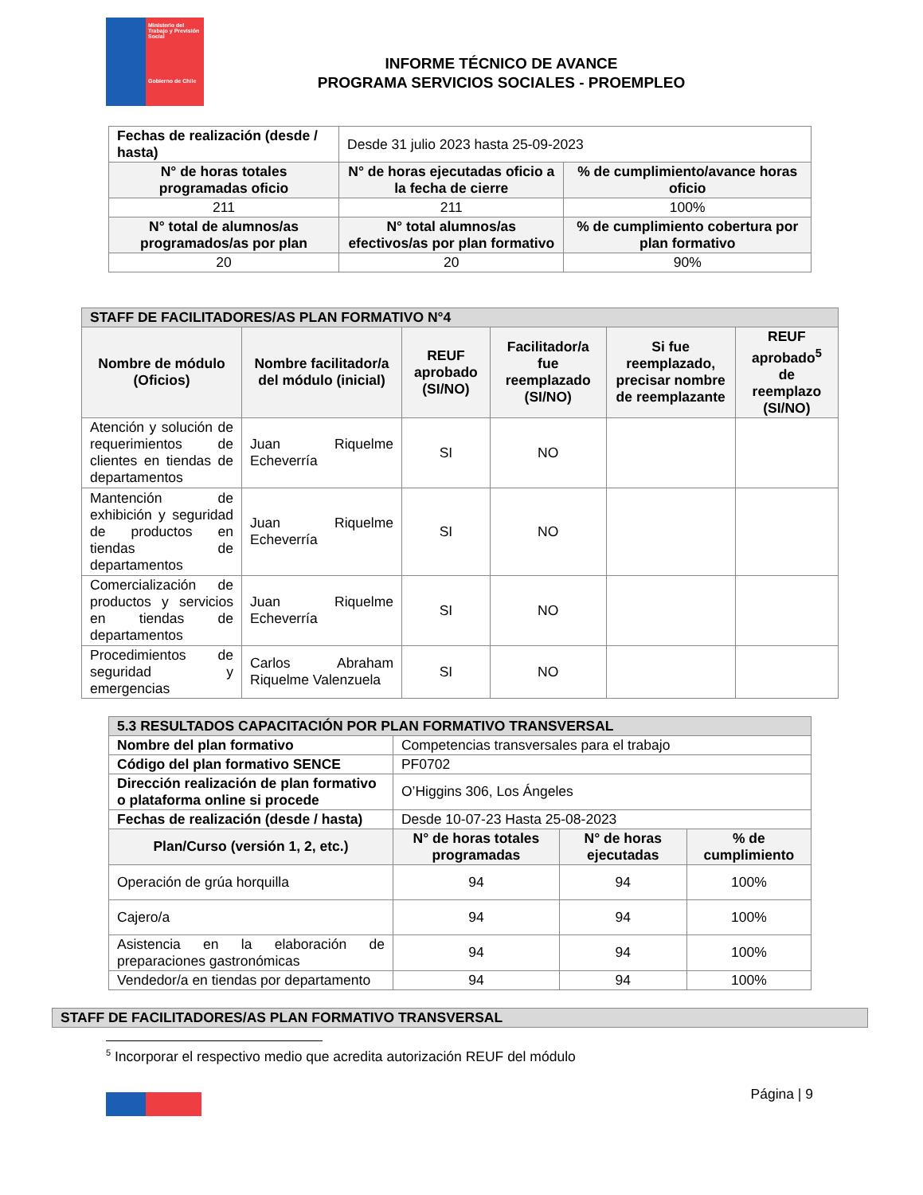Ministerio del Trabajo y Previsión Social
Gobierno de Chile
INFORME TÉCNICO DE AVANCE
PROGRAMA SERVICIOS SOCIALES - PROEMPLEO
| Fechas de realización (desde / hasta) | Desde 31 julio 2023 hasta 25-09-2023 | |
| N° de horas totales programadas oficio | N° de horas ejecutadas oficio a la fecha de cierre | % de cumplimiento/avance horas oficio |
| 211 | 211 | 100% |
| N° total de alumnos/as programados/as por plan | N° total alumnos/as efectivos/as por plan formativo | % de cumplimiento cobertura por plan formativo |
| 20 | 20 | 90% |
| STAFF DE FACILITADORES/AS PLAN FORMATIVO N°4 | | | | | |
| --- | --- | --- | --- | --- | --- |
| Nombre de módulo (Oficios) | Nombre facilitador/a del módulo (inicial) | REUF aprobado (SI/NO) | Facilitador/a fue reemplazado (SI/NO) | Si fue reemplazado, precisar nombre de reemplazante | REUF aprobado<sup>5</sup> de reemplazo (SI/NO) |
| Atención y solución de requerimientos de clientes en tiendas de departamentos | Juan Riquelme Echeverría | SI | NO | | |
| Mantención de exhibición y seguridad de productos en tiendas de departamentos | Juan Riquelme Echeverría | SI | NO | | |
| Comercialización de productos y servicios en tiendas de departamentos | Juan Riquelme Echeverría | SI | NO | | |
| Procedimientos de seguridad y emergencias | Carlos Abraham Riquelme Valenzuela | SI | NO | | |
| 5.3 RESULTADOS CAPACITACIÓN POR PLAN FORMATIVO TRANSVERSAL | | | |
| --- | --- | --- | --- |
| Nombre del plan formativo | Competencias transversales para el trabajo | | |
| Código del plan formativo SENCE | PF0702 | | |
| Dirección realización de plan formativo o plataforma online si procede | O’Higgins 306, Los Ángeles | | |
| Fechas de realización (desde / hasta) | Desde 10-07-23 Hasta 25-08-2023 | | |
| Plan/Curso (versión 1, 2, etc.) | N° de horas totales programadas | N° de horas ejecutadas | % de cumplimiento |
| Operación de grúa horquilla | 94 | 94 | 100% |
| Cajero/a | 94 | 94 | 100% |
| Asistencia en la elaboración de preparaciones gastronómicas | 94 | 94 | 100% |
| Vendedor/a en tiendas por departamento | 94 | 94 | 100% |
| STAFF DE FACILITADORES/AS PLAN FORMATIVO TRANSVERSAL |
| --- |
<sup>5</sup> Incorporar el respectivo medio que acredita autorización REUF del módulo
Página | 9